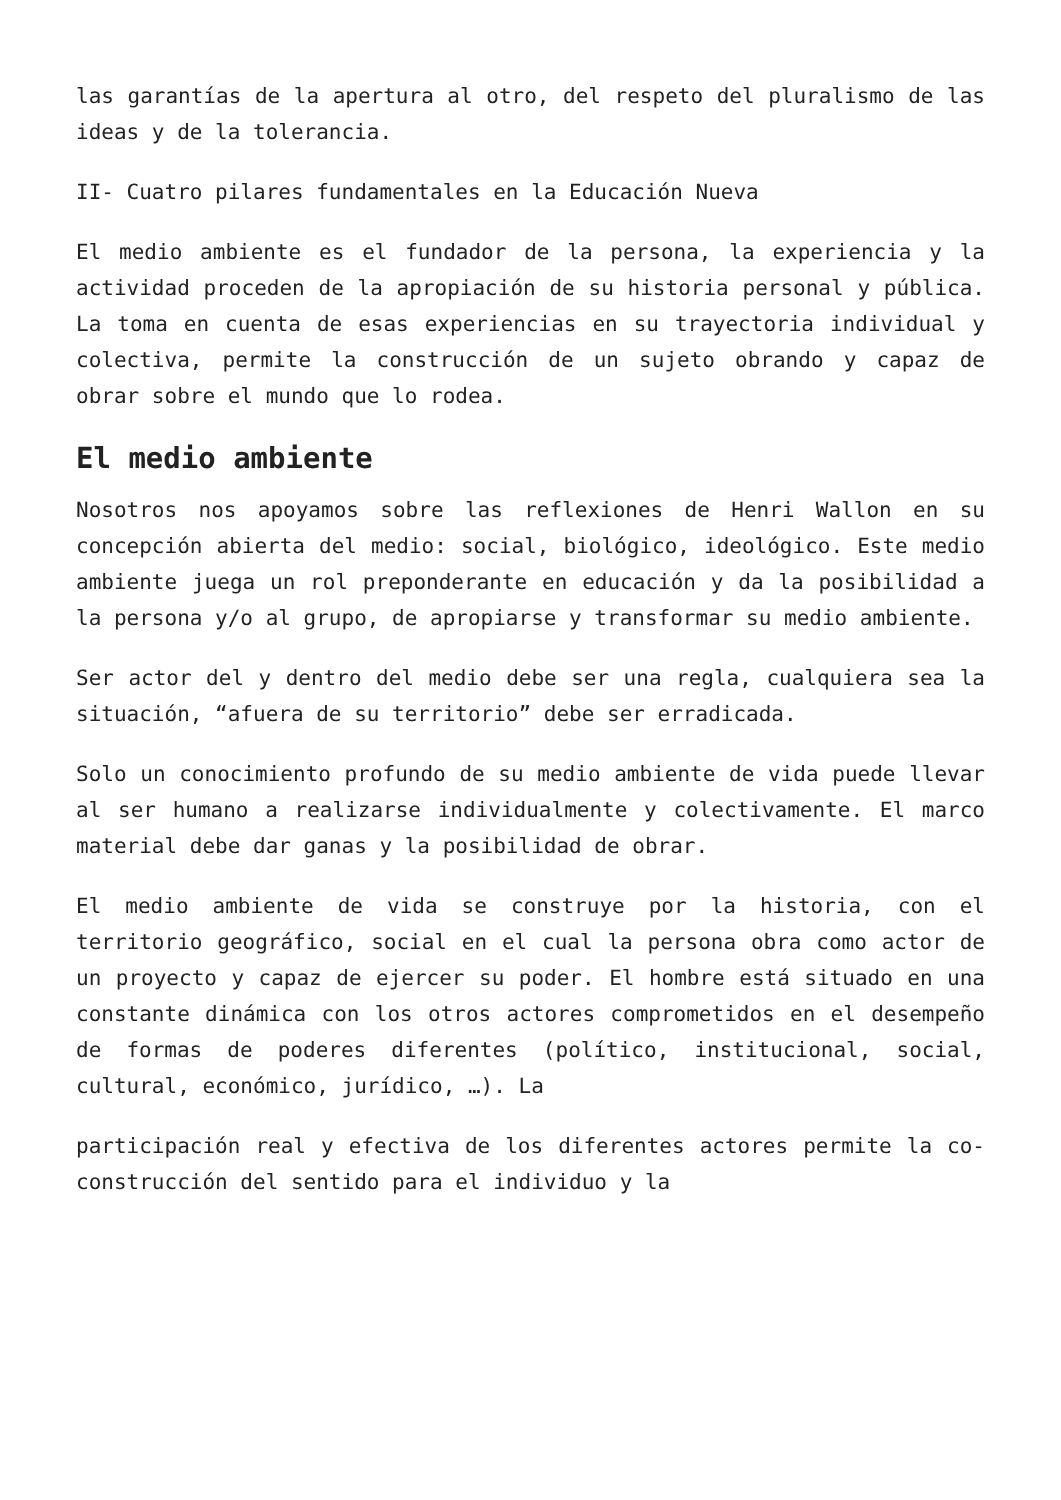las garantías de la apertura al otro, del respeto del pluralismo de las ideas y de la tolerancia.
II- Cuatro pilares fundamentales en la Educación Nueva
El medio ambiente es el fundador de la persona, la experiencia y la actividad proceden de la apropiación de su historia personal y pública. La toma en cuenta de esas experiencias en su trayectoria individual y colectiva, permite la construcción de un sujeto obrando y capaz de obrar sobre el mundo que lo rodea.
El medio ambiente
Nosotros nos apoyamos sobre las reflexiones de Henri Wallon en su concepción abierta del medio: social, biológico, ideológico. Este medio ambiente juega un rol preponderante en educación y da la posibilidad a la persona y/o al grupo, de apropiarse y transformar su medio ambiente.
Ser actor del y dentro del medio debe ser una regla, cualquiera sea la situación, “afuera de su territorio” debe ser erradicada.
Solo un conocimiento profundo de su medio ambiente de vida puede llevar al ser humano a realizarse individualmente y colectivamente. El marco material debe dar ganas y la posibilidad de obrar.
El medio ambiente de vida se construye por la historia, con el territorio geográfico, social en el cual la persona obra como actor de un proyecto y capaz de ejercer su poder. El hombre está situado en una constante dinámica con los otros actores comprometidos en el desempeño de formas de poderes diferentes (político, institucional, social, cultural, económico, jurídico, …). La
participación real y efectiva de los diferentes actores permite la co- construcción del sentido para el individuo y la